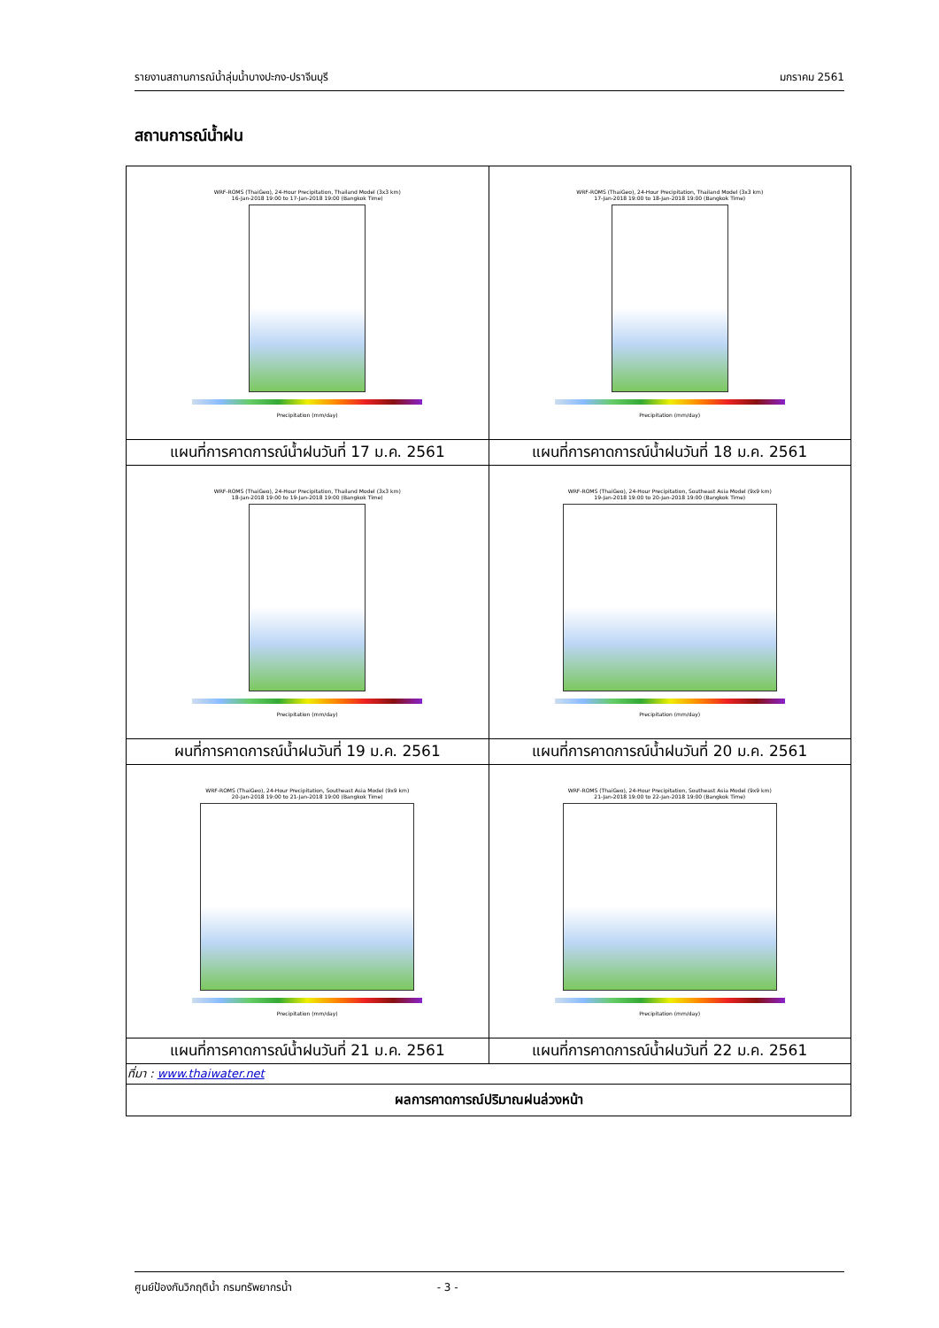รายงานสถานการณ์น้ำลุ่มน้ำบางปะกง-ปราจีนบุรี มกราคม 2561
สถานการณ์น้ำฝน
| WRF-ROMS (ThaiGeo), 24-Hour Precipitation, Thailand Model (3x3 km) 16-Jan-2018 19:00 to 17-Jan-2018 19:00 (Bangkok Time) Precipitation (mm/day) | WRF-ROMS (ThaiGeo), 24-Hour Precipitation, Thailand Model (3x3 km) 17-Jan-2018 19:00 to 18-Jan-2018 19:00 (Bangkok Time) Precipitation (mm/day) |
| แผนที่การคาดการณ์น้ำฝนวันที่ 17 ม.ค. 2561 | แผนที่การคาดการณ์น้ำฝนวันที่ 18 ม.ค. 2561 |
| WRF-ROMS (ThaiGeo), 24-Hour Precipitation, Thailand Model (3x3 km) 18-Jan-2018 19:00 to 19-Jan-2018 19:00 (Bangkok Time) Precipitation (mm/day) | WRF-ROMS (ThaiGeo), 24-Hour Precipitation, Southeast Asia Model (9x9 km) 19-Jan-2018 19:00 to 20-Jan-2018 19:00 (Bangkok Time) Precipitation (mm/day) |
| ผนที่การคาดการณ์น้ำฝนวันที่ 19 ม.ค. 2561 | แผนที่การคาดการณ์น้ำฝนวันที่ 20 ม.ค. 2561 |
| WRF-ROMS (ThaiGeo), 24-Hour Precipitation, Southeast Asia Model (9x9 km) 20-Jan-2018 19:00 to 21-Jan-2018 19:00 (Bangkok Time) Precipitation (mm/day) | WRF-ROMS (ThaiGeo), 24-Hour Precipitation, Southeast Asia Model (9x9 km) 21-Jan-2018 19:00 to 22-Jan-2018 19:00 (Bangkok Time) Precipitation (mm/day) |
| แผนที่การคาดการณ์น้ำฝนวันที่ 21 ม.ค. 2561 | แผนที่การคาดการณ์น้ำฝนวันที่ 22 ม.ค. 2561 |
| ที่มา : www.thaiwater.net | |
| ผลการคาดการณ์ปริมาณฝนล่วงหน้า | |
ศูนย์ป้องกันวิกฤติน้ำ กรมทรัพยากรน้ำ - 3 -